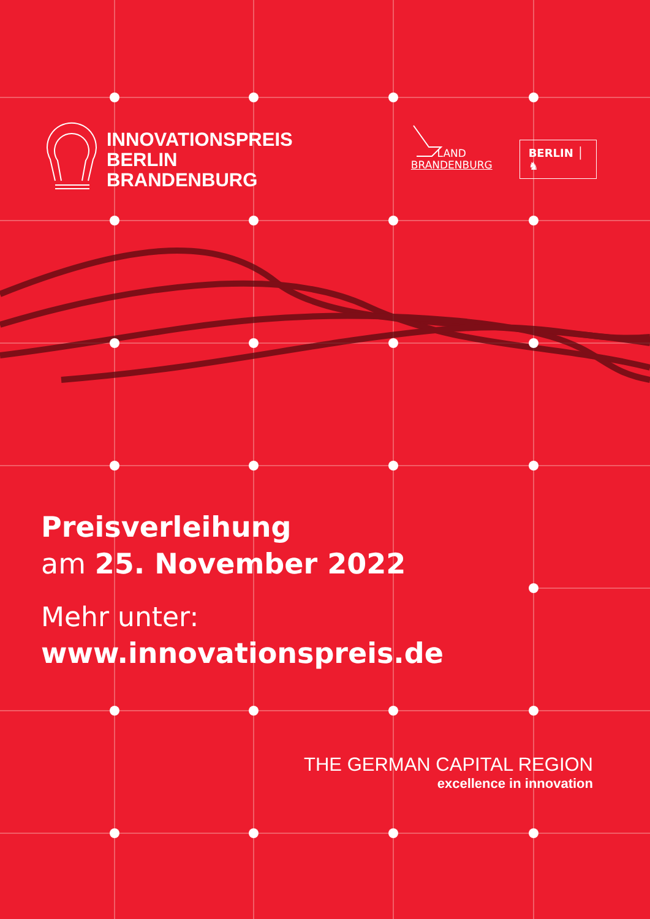INNOVATIONSPREIS
BERLIN BRANDENBURG
LAND
BRANDENBURG
BERLIN │ ♞
Preisverleihung
am 25. November 2022
Mehr unter:
www.innovationspreis.de
THE GERMAN CAPITAL REGION
excellence in innovation